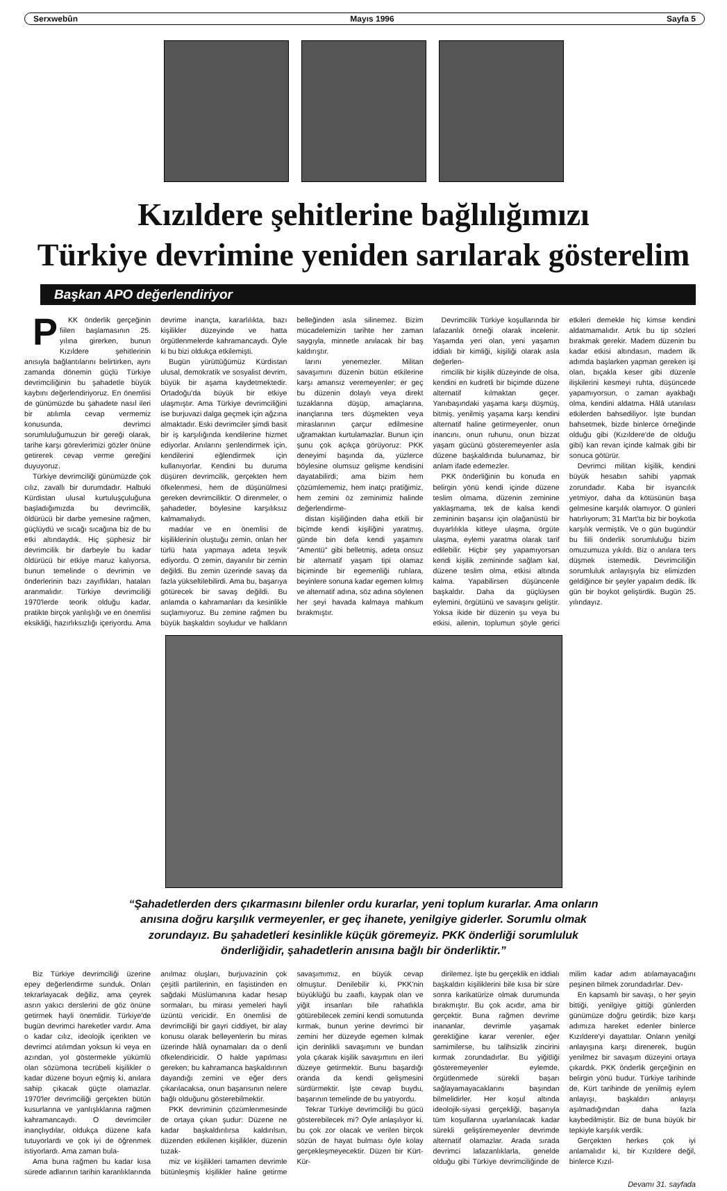Serxwebûn Mayıs 1996 Sayfa 5
Kızıldere şehitlerine bağlılığımızı
Türkiye devrimine yeniden sarılarak gösterelim
Başkan APO değerlendiriyor
PKK önderlik gerçeğinin fiilen başlamasının 25. yılına girerken, bunun Kızıldere şehitlerinin anısıyla bağlantılarını belirtirken, aynı zamanda dönemin güçlü Türkiye devrimciliğinin bu şahadetle büyük kaybını değerlendiriyoruz. En önemlisi de günümüzde bu şahadete nasıl ileri bir atılımla cevap vermemiz konusunda, devrimci sorumluluğumuzun bir gereği olarak, tarihe karşı görevlerimizi gözler önüne getirerek cevap verme gereğini duyuyoruz.
Türkiye devrimciliği günümüzde çok cılız, zavallı bir durumdadır. Halbuki Kürdistan ulusal kurtuluşçuluğuna başladığımızda bu devrimcilik, öldürücü bir darbe yemesine rağmen, güçlüydü ve sıcağı sıcağına biz de bu etki altındaydık. Hiç şüphesiz bir devrimcilik bir darbeyle bu kadar öldürücü bir etkiye maruz kalıyorsa, bunun temelinde o devrimin ve önderlerinin bazı zayıflıkları, hataları aranmalıdır. Türkiye devrimciliği 1970'lerde teorik olduğu kadar, pratikte birçok yanlışlığı ve en önemlisi eksikliği, hazırlıksızlığı içeriyordu. Ama devrime inançta, kararlılıkta, bazı kişilikler düzeyinde ve hatta örgütlenmelerde kahramancaydı. Öyle ki bu bizi oldukça etkilemişti.
Bugün yürüttüğümüz Kürdistan ulusal, demokratik ve sosyalist devrim, büyük bir aşama kaydetmektedir. Ortadoğu'da büyük bir etkiye ulaşmıştır. Ama Türkiye devrimciliğini ise burjuvazi dalga geçmek için ağzına almaktadır. Eski devrimciler şimdi basit bir iş karşılığında kendilerine hizmet ediyorlar. Anılarını şenlendirmek için, kendilerini eğlendirmek için kullanıyorlar. Kendini bu duruma düşüren devrimcilik, gerçekten hem öfkelenmesi, hem de düşünülmesi gereken devrimciliktir. O direnmeler, o şahadetler, böylesine karşılıksız kalmamalıydı.
madılar ve en önemlisi de kişiliklerinin oluştuğu zemin, onları her türlü hata yapmaya adeta teşvik ediyordu. O zemin, dayanılır bir zemin değildi. Bu zemin üzerinde savaş da fazla yükseltilebilirdi. Ama bu, başarıya götürecek bir savaş değildi. Bu anlamda o kahramanları da kesinlikle suçlamıyoruz. Bu zemine rağmen bu büyük başkaldırı soyludur ve halkların belleğinden asla silinemez. Bizim mücadelemizin tarihte her zaman saygıyla, minnetle anılacak bir baş kaldırıştır.
larını yenemezler. Militan savaşımını düzenin bütün etkilerine karşı amansız veremeyenler; er geç bu düzenin dolaylı veya direkt tuzaklarına düşüp, amaçlarına, inançlarına ters düşmekten veya miraslarının çarçur edilmesine uğramaktan kurtulamazlar. Bunun için şunu çok açıkça görüyoruz: PKK deneyimi başında da, yüzlerce böylesine olumsuz gelişme kendisini dayatabilirdi; ama bizim hem çözümlememiz, hem inatçı pratiğimiz, hem zemini öz zeminimiz halinde değerlendirme-
distan kişiliğinden daha etkili bir biçimde kendi kişiliğini yaratmış, günde bin defa kendi yaşamını "Amentü" gibi belletmiş, adeta onsuz bir alternatif yaşam tipi olamaz biçiminde bir egemenliği ruhlara, beyinlere sonuna kadar egemen kılmış ve alternatif adına, söz adına söylenen her şeyi havada kalmaya mahkum bırakmıştır.
Devrimcilik Türkiye koşullarında bir lafazanlık örneği olarak incelenir. Yaşamda yeri olan, yeni yaşamın iddialı bir kimliği, kişiliği olarak asla değerlen-
rimcilik bir kişilik düzeyinde de olsa, kendini en kudretli bir biçimde düzene alternatif kılmaktan geçer. Yanıbaşındaki yaşama karşı düşmüş, bitmiş, yenilmiş yaşama karşı kendini alternatif haline getirmeyenler, onun inancını, onun ruhunu, onun bizzat yaşam gücünü gösteremeyenler asla düzene başkaldırıda bulunamaz, bir anlam ifade edemezler.
PKK önderliğinin bu konuda en belirgin yönü kendi içinde düzene teslim olmama, düzenin zeminine yaklaşmama, tek de kalsa kendi zemininin başarısı için olağanüstü bir duyarlılıkla kitleye ulaşma, örgüte ulaşma, eylemi yaratma olarak tarif edilebilir. Hiçbir şey yapamıyorsan kendi kişilik zemininde sağlam kal, düzene teslim olma, etkisi altında kalma. Yapabilirsen düşüncenle başkaldır. Daha da güçlüysen eylemini, örgütünü ve savaşını geliştir. Yoksa ikide bir düzenin şu veya bu etkisi, ailenin, toplumun şöyle gerici etkileri demekle hiç kimse kendini aldatmamalıdır. Artık bu tip sözleri bırakmak gerekir. Madem düzenin bu kadar etkisi altındasın, madem ilk adımda başlarken yapman gereken işi olan, bıçakla keser gibi düzenle ilişkilerini kesmeyi ruhta, düşüncede yapamıyorsun, o zaman ayakbağı olma, kendini aldatma. Hâlâ utanılası etkilerden bahsediliyor. İşte bundan bahsetmek, bizde binlerce örneğinde olduğu gibi (Kızıldere'de de olduğu gibi) kan revan içinde kalmak gibi bir sonuca götürür.
Devrimci militan kişilik, kendini büyük hesabın sahibi yapmak zorundadır. Kaba bir isyancılık yetmiyor, daha da kötüsünün başa gelmesine karşılık olamıyor. O günleri hatırlıyorum; 31 Mart'ta biz bir boykotla karşılık vermiştik. Ve o gün bugündür bu fiili önderlik sorumluluğu bizim omuzumuza yıkıldı. Biz o anılara ters düşmek istemedik. Devrimciliğin sorumluluk anlayışıyla biz elimizden geldiğince bir şeyler yapalım dedik. İlk gün bir boykot geliştirdik. Bugün 25. yılındayız.
“Şahadetlerden ders çıkarmasını bilenler ordu kurarlar, yeni toplum kurarlar. Ama onların anısına doğru karşılık vermeyenler, er geç ihanete, yenilgiye giderler. Sorumlu olmak zorundayız. Bu şahadetleri kesinlikle küçük göremeyiz. PKK önderliği sorumluluk önderliğidir, şahadetlerin anısına bağlı bir önderliktir.”
Biz Türkiye devrimciliği üzerine epey değerlendirme sunduk. Onları tekrarlayacak değiliz, ama çeyrek asrın yakıcı derslerini de göz önüne getirmek hayli önemlidir. Türkiye'de bugün devrimci hareketler vardır. Ama o kadar cılız, ideolojik içerikten ve devrimci atılımdan yoksun ki veya en azından, yol göstermekle yükümlü olan sözümona tecrübeli kişilikler o kadar düzene boyun eğmiş ki, anılara sahip çıkacak güçte olamazlar. 1970'ler devrimciliği gerçekten bütün kusurlarına ve yanlışlıklarına rağmen kahramancaydı. O devrimciler inançlıydılar, oldukça düzene kafa tutuyorlardı ve çok iyi de öğrenmek istiyorlardı. Ama zaman bula-
Ama buna rağmen bu kadar kısa sürede adlarının tarihin karanlıklarında anılmaz oluşları, burjuvazinin çok çeşitli partilerinin, en faşistinden en sağdaki Müslümanına kadar hesap sormaları, bu mirası yemeleri hayli üzüntü vericidir. En önemlisi de devrimciliği bir gayri ciddiyet, bir alay konusu olarak belleyenlerin bu miras üzerinde hâlâ oynamaları da o denli öfkelendiricidir. O halde yapılması gereken; bu kahramanca başkaldırının dayandığı zemini ve eğer ders çıkarılacaksa, onun başarısının nelere bağlı olduğunu gösterebilmektir.
PKK devriminin çözümlenmesinde de ortaya çıkan şudur: Düzene ne kadar başkaldırılırsa kaldırılsın, düzenden etkilenen kişilikler, düzenin tuzak-
miz ve kişilikleri tamamen devrimle bütünleşmiş kişilikler haline getirme savaşımımız, en büyük cevap olmuştur. Denilebilir ki, PKK'nin büyüklüğü bu zaaflı, kaypak olan ve yiğit insanları bile rahatlıkla götürebilecek zemini kendi somutunda kırmak, bunun yerine devrimci bir zemini her düzeyde egemen kılmak için derinlikli savaşımını ve bundan yola çıkarak kişilik savaşımını en ileri düzeye getirmektir. Bunu başardığı oranda da kendi gelişmesini sürdürmektir. İşte cevap buydu, başarının temelinde de bu yatıyordu.
Tekrar Türkiye devrimciliği bu gücü gösterebilecek mi? Öyle anlaşılıyor ki, bu çok zor olacak ve verilen birçok sözün de hayat bulması öyle kolay gerçekleşmeyecektir. Düzen bir Kürt-Kür-
dirilemez. İşte bu gerçeklik en iddialı başkaldırı kişiliklerini bile kısa bir süre sonra karikatürize olmak durumunda bırakmıştır. Bu çok acıdır, ama bir gerçektir. Buna rağmen devrime inananlar, devrimle yaşamak gerektiğine karar verenler, eğer samimilerse, bu talihsizlik zincirini kırmak zorundadırlar. Bu yiğitliği gösteremeyenler eylemde, örgütlenmede sürekli başarı sağlayamayacaklarını başından bilmelidirler. Her koşul altında ideolojik-siyasi gerçekliği, başarıyla tüm koşullarına uyarlanılacak kadar sürekli geliştiremeyenler devrimde alternatif olamazlar. Arada sırada devrimci lafazanlıklarla, genelde olduğu gibi Türkiye devrimciliğinde de milim kadar adım atılamayacağını peşinen bilmek zorundadırlar. Dev-
En kapsamlı bir savaşı, o her şeyin bittiği, yenilgiye gittiği günlerden günümüze doğru getirdik; bize karşı adımıza hareket edenler binlerce Kızıldere'yi dayattılar. Onların yenilgi anlayışına karşı direnerek, bugün yenilmez bir savaşım düzeyini ortaya çıkardık. PKK önderlik gerçeğinin en belirgin yönü budur. Türkiye tarihinde de, Kürt tarihinde de yenilmiş eylem anlayışı, başkaldırı anlayışı aşılmadığından daha fazla kaybedilmiştir. Biz de buna büyük bir tepkiyle karşılık verdik.
Gerçekten herkes çok iyi anlamalıdır ki, bir Kızıldere değil, binlerce Kızıl-
Devamı 31. sayfada